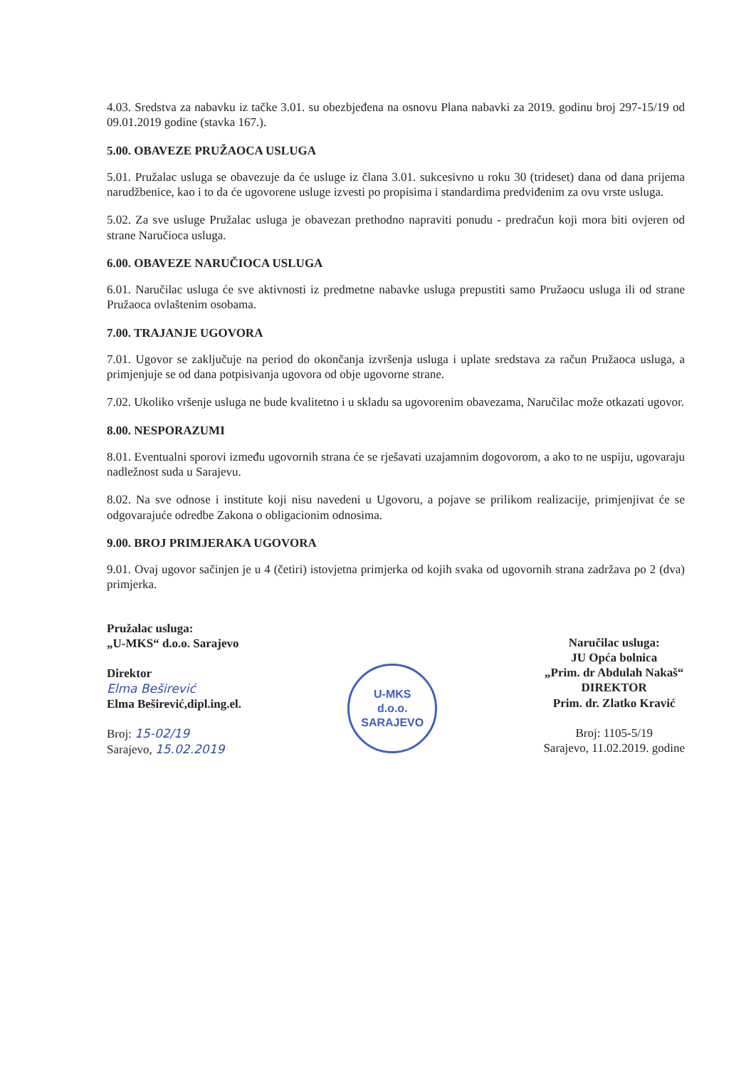4.03. Sredstva za nabavku iz tačke 3.01. su obezbjeđena na osnovu Plana nabavki za 2019. godinu broj 297-15/19 od 09.01.2019 godine (stavka 167.).
5.00. OBAVEZE PRUŽAOCA USLUGA
5.01. Pružalac usluga se obavezuje da će usluge iz člana 3.01. sukcesivno u roku 30 (trideset) dana od dana prijema narudžbenice, kao i to da će ugovorene usluge izvesti po propisima i standardima predviđenim za ovu vrste usluga.
5.02. Za sve usluge Pružalac usluga je obavezan prethodno napraviti ponudu - predračun koji mora biti ovjeren od strane Naručioca usluga.
6.00. OBAVEZE NARUČIOCA USLUGA
6.01. Naručilac usluga će sve aktivnosti iz predmetne nabavke usluga prepustiti samo Pružaocu usluga ili od strane Pružaoca ovlaštenim osobama.
7.00. TRAJANJE UGOVORA
7.01. Ugovor se zaključuje na period do okončanja izvršenja usluga i uplate sredstava za račun Pružaoca usluga, a primjenjuje se od dana potpisivanja ugovora od obje ugovorne strane.
7.02. Ukoliko vršenje usluga ne bude kvalitetno i u skladu sa ugovorenim obavezama, Naručilac može otkazati ugovor.
8.00. NESPORAZUMI
8.01. Eventualni sporovi između ugovornih strana će se rješavati uzajamnim dogovorom, a ako to ne uspiju, ugovaraju nadležnost suda u Sarajevu.
8.02. Na sve odnose i institute koji nisu navedeni u Ugovoru, a pojave se prilikom realizacije, primjenjivat će se odgovarajuće odredbe Zakona o obligacionim odnosima.
9.00. BROJ PRIMJERAKA UGOVORA
9.01. Ovaj ugovor sačinjen je u 4 (četiri) istovjetna primjerka od kojih svaka od ugovornih strana zadržava po 2 (dva) primjerka.
Pružalac usluga:
„U-MKS“ d.o.o. Sarajevo
Direktor
Elma Beširević
Elma Beširević,dipl.ing.el.
Broj: 15-02/19
Sarajevo, 15.02.2019
U-MKS
d.o.o.
SARAJEVO
Naručilac usluga:
JU Opća bolnica
„Prim. dr Abdulah Nakaš“
DIREKTOR
Prim. dr. Zlatko Kravić
Broj: 1105-5/19
Sarajevo, 11.02.2019. godine